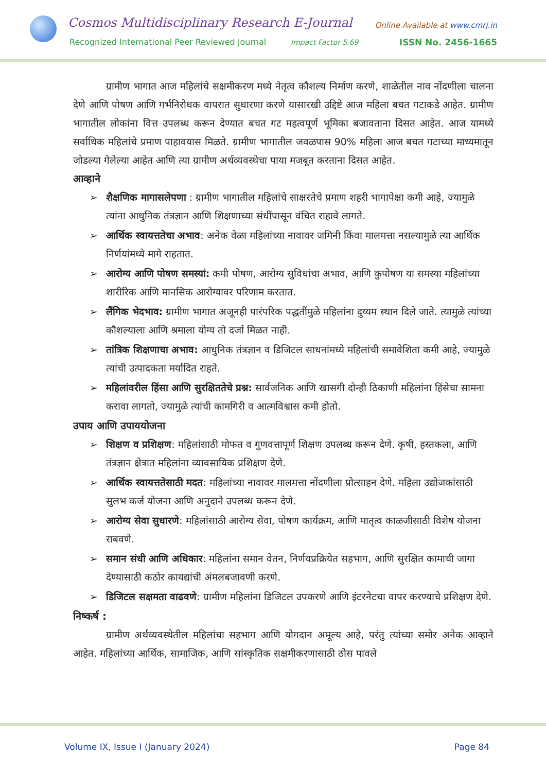Cosmos Multidisciplinary Research E-Journal
Online Available at www.cmrj.in
Recognized International Peer Reviewed Journal
Impact Factor 5.69 ISSN No. 2456-1665
ग्रामीण भागात आज महिलांचे सक्षमीकरण मध्ये नेतृत्व कौशल्य निर्माण करणे, शाळेतील नाव नोंदणीला चालना देणे आणि पोषण आणि गर्भनिरोधक वापरात सुधारणा करणे यासारखी उद्दिष्टे आज महिला बचत गटाकडे आहेत. ग्रामीण भागातील लोकांना वित्त उपलब्ध करून देण्यात बचत गट महत्वपूर्ण भूमिका बजावताना दिसत आहेत. आज यामध्ये सर्वाधिक महिलांचे प्रमाण पाहावयास मिळते. ग्रामीण भागातील जवळपास 90% महिला आज बचत गटाच्या माध्यमातून जोडल्या गेलेल्या आहेत आणि त्या ग्रामीण अर्थव्यवस्थेचा पाया मजबूत करताना दिसत आहेत.
आव्हाने
➢ शैक्षणिक मागासलेपणा : ग्रामीण भागातील महिलांचे साक्षरतेचे प्रमाण शहरी भागापेक्षा कमी आहे, ज्यामुळे त्यांना आधुनिक तंत्रज्ञान आणि शिक्षणाच्या संधींपासून वंचित राहावे लागते.
➢ आर्थिक स्वायत्ततेचा अभाव: अनेक वेळा महिलांच्या नावावर जमिनी किंवा मालमत्ता नसल्यामुळे त्या आर्थिक निर्णयांमध्ये मागे राहतात.
➢ आरोग्य आणि पोषण समस्यां: कमी पोषण, आरोग्य सुविधांचा अभाव, आणि कुपोषण या समस्या महिलांच्या शारीरिक आणि मानसिक आरोग्यावर परिणाम करतात.
➢ लैंगिक भेदभाव: ग्रामीण भागात अजूनही पारंपरिक पद्धतींमुळे महिलांना दुय्यम स्थान दिले जाते. त्यामुळे त्यांच्या कौशल्याला आणि श्रमाला योग्य तो दर्जा मिळत नाही.
➢ तांत्रिक शिक्षणाचा अभाव: आधुनिक तंत्रज्ञान व डिजिटल साधनांमध्ये महिलांची समावेशिता कमी आहे, ज्यामुळे त्यांची उत्पादकता मर्यादित राहते.
➢ महिलांवरील हिंसा आणि सुरक्षिततेचे प्रश्न: सार्वजनिक आणि खासगी दोन्ही ठिकाणी महिलांना हिंसेचा सामना करावा लागतो, ज्यामुळे त्यांची कामगिरी व आत्मविश्वास कमी होतो.
उपाय आणि उपाययोजना
➢ शिक्षण व प्रशिक्षण: महिलांसाठी मोफत व गुणवत्तापूर्ण शिक्षण उपलब्ध करून देणे. कृषी, हस्तकला, आणि तंत्रज्ञान क्षेत्रात महिलांना व्यावसायिक प्रशिक्षण देणे.
➢ आर्थिक स्वायत्ततेसाठी मदत: महिलांच्या नावावर मालमत्ता नोंदणीला प्रोत्साहन देणे. महिला उद्योजकांसाठी सुलभ कर्ज योजना आणि अनुदाने उपलब्ध करून देणे.
➢ आरोग्य सेवा सुधारणे: महिलांसाठी आरोग्य सेवा, पोषण कार्यक्रम, आणि मातृत्व काळजीसाठी विशेष योजना राबवणे.
➢ समान संधी आणि अधिकार: महिलांना समान वेतन, निर्णयप्रक्रियेत सहभाग, आणि सुरक्षित कामाची जागा देण्यासाठी कठोर कायद्यांची अंमलबजावणी करणे.
➢ डिजिटल सक्षमता वाढवणे: ग्रामीण महिलांना डिजिटल उपकरणे आणि इंटरनेटचा वापर करण्याचे प्रशिक्षण देणे.
निष्कर्ष :
ग्रामीण अर्थव्यवस्थेतील महिलांचा सहभाग आणि योगदान अमूल्य आहे, परंतु त्यांच्या समोर अनेक आव्हाने आहेत. महिलांच्या आर्थिक, सामाजिक, आणि सांस्कृतिक सक्षमीकरणासाठी ठोस पावले
Volume IX, Issue I (January 2024)
Page 84